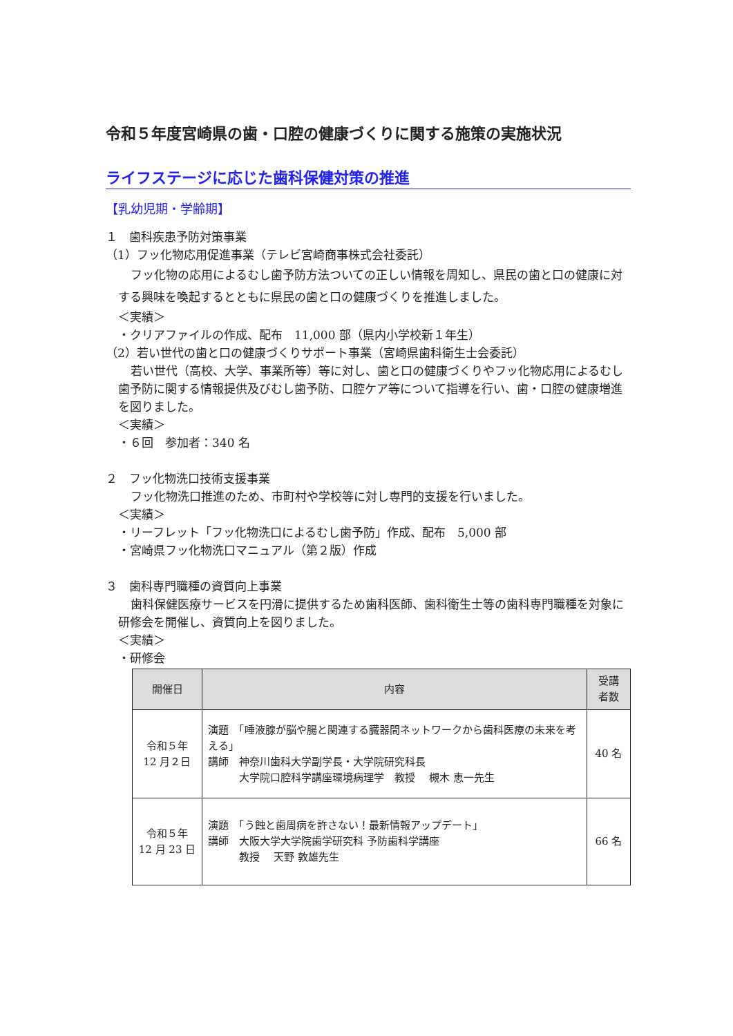令和５年度宮崎県の歯・口腔の健康づくりに関する施策の実施状況
ライフステージに応じた歯科保健対策の推進
【乳幼児期・学齢期】
１　歯科疾患予防対策事業
（1）フッ化物応用促進事業（テレビ宮崎商事株式会社委託）
フッ化物の応用によるむし歯予防方法ついての正しい情報を周知し、県民の歯と口の健康に対する興味を喚起するとともに県民の歯と口の健康づくりを推進しました。
＜実績＞
・クリアファイルの作成、配布　11,000 部（県内小学校新１年生）
（2）若い世代の歯と口の健康づくりサポート事業（宮崎県歯科衛生士会委託）
若い世代（高校、大学、事業所等）等に対し、歯と口の健康づくりやフッ化物応用によるむし歯予防に関する情報提供及びむし歯予防、口腔ケア等について指導を行い、歯・口腔の健康増進を図りました。
＜実績＞
・６回　参加者：340 名
２　フッ化物洗口技術支援事業
フッ化物洗口推進のため、市町村や学校等に対し専門的支援を行いました。
＜実績＞
・リーフレット「フッ化物洗口によるむし歯予防」作成、配布　5,000 部
・宮崎県フッ化物洗口マニュアル（第２版）作成
３　歯科専門職種の資質向上事業
歯科保健医療サービスを円滑に提供するため歯科医師、歯科衛生士等の歯科専門職種を対象に研修会を開催し、資質向上を図りました。
＜実績＞
・研修会
| 開催日 | 内容 | 受講 者数 |
| --- | --- | --- |
| 令和５年 12 月２日 | 演題 「唾液腺が脳や腸と関連する臓器間ネットワークから歯科医療の未来を考える」 講師 神奈川歯科大学副学長・大学院研究科長 大学院口腔科学講座環境病理学 教授 槻木 恵一先生 | 40 名 |
| 令和５年 12 月 23 日 | 演題 「う蝕と歯周病を許さない！最新情報アップデート」 講師 大阪大学大学院歯学研究科 予防歯科学講座 教授 天野 敦雄先生 | 66 名 |